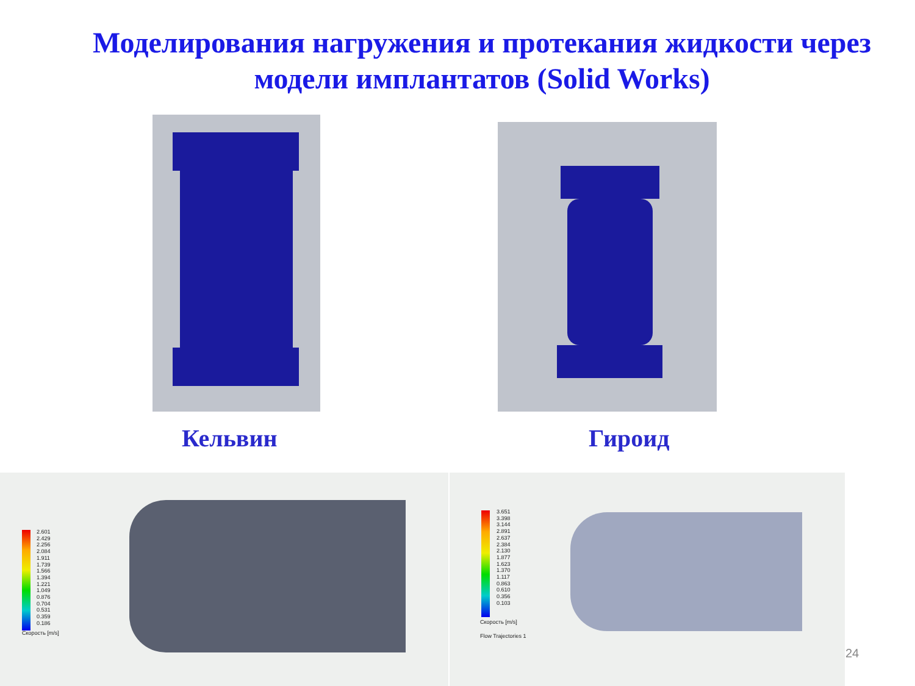Моделирования нагружения и протекания жидкости через модели имплантатов (Solid Works)
Кельвин Гироид
2.601
2.429
2.256
2.084
1.911
1.739
1.566
1.394
1.221
1.049
0.876
0.704
0.531
0.359
0.186
Скорость [m/s]
3.651
3.398
3.144
2.891
2.637
2.384
2.130
1.877
1.623
1.370
1.117
0.863
0.610
0.356
0.103
Скорость [m/s]
Flow Trajectories 1
24